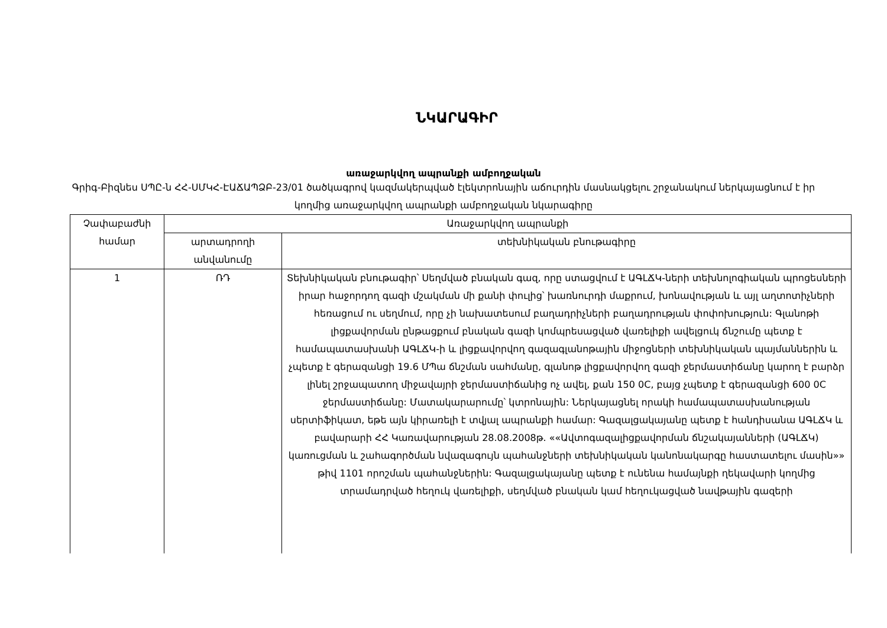ՆԿԱՐԱԳԻՐ
առաջարկվող ապրանքի ամբողջական
Գրիգ-Բիզնես ՍՊԸ-ն ՀՀ-ՍՄԿՀ-ԷԱՃԱՊՁԲ-23/01 ծածկագրով կազմակերպված էլեկտրոնային աճուրդին մասնակցելու շրջանակում ներկայացնում է իր կողմից առաջարկվող ապրանքի ամբողջական նկարագիրը
| Չափաբաժնի համար | Առաջարկվող ապրանքի | |
| --- | --- | --- |
| | արտադրողի անվանումը | տեխնիկական բնութագիրը |
| 1 | ՌԴ | Տեխնիկական բնութագիր՝ Սեղմված բնական գազ, որը ստացվում է ԱԳԼՃԿ-ների տեխնոլոգիական պրոցեսների իրար հաջորդող գազի մշակման մի քանի փուլից՝ խառնուրդի մաքրում, խոնավության և այլ աղտոտիչների հեռացում ու սեղմում, որը չի նախատեսում բաղադրիչների բաղադրության փոփոխություն: Գլանոթի լիցքավորման ընթացքում բնական գազի կոմպրեսացված վառելիքի ավելցուկ ճնշումը պետք է համապատասխանի ԱԳԼՃԿ-ի և լիցքավորվող գազագլանոթային միջոցների տեխնիկական պայմաններին և չպետք է գերազանցի 19.6 ՄՊա ճնշման սահմանը, գլանոթ լիցքավորվող գազի ջերմաստիճանը կարող է բարձր լինել շրջապատող միջավայրի ջերմաստիճանից ոչ ավել, քան 150 0C, բայց չպետք է գերազանցի 600 0C ջերմաստիճանը: Մատակարարումը՝ կտրոնային: Ներկայացնել որակի համապատասխանության սերտիֆիկատ, եթե այն կիրառելի է տվյալ ապրանքի համար: Գազալցակայանը պետք է հանդիսանա ԱԳԼՃԿ և բավարարի ՀՀ Կառավարության 28.08.2008թ. ««Ավտոգազալիցքավորման ճնշակայանների (ԱԳԼՃԿ) կառուցման և շահագործման նվազագույն պահանջների տեխնիկական կանոնակարգը հաստատելու մասին»» թիվ 1101 որոշման պահանջներին: Գազալցակայանը պետք է ունենա համայնքի ղեկավարի կողմից տրամադրված հեղուկ վառելիքի, սեղմված բնական կամ հեղուկացված նավթային գազերի |